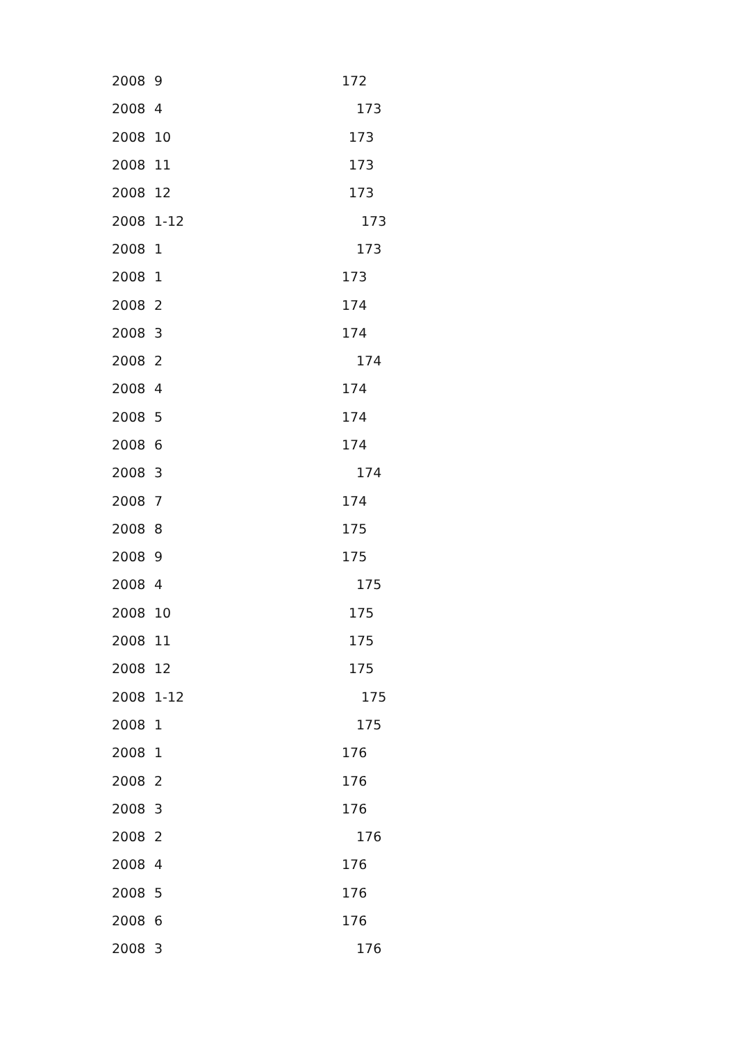2008 9 172
2008 4 173
2008 10 173
2008 11 173
2008 12 173
2008 1-12 173
2008 1 173
2008 1 173
2008 2 174
2008 3 174
2008 2 174
2008 4 174
2008 5 174
2008 6 174
2008 3 174
2008 7 174
2008 8 175
2008 9 175
2008 4 175
2008 10 175
2008 11 175
2008 12 175
2008 1-12 175
2008 1 175
2008 1 176
2008 2 176
2008 3 176
2008 2 176
2008 4 176
2008 5 176
2008 6 176
2008 3 176